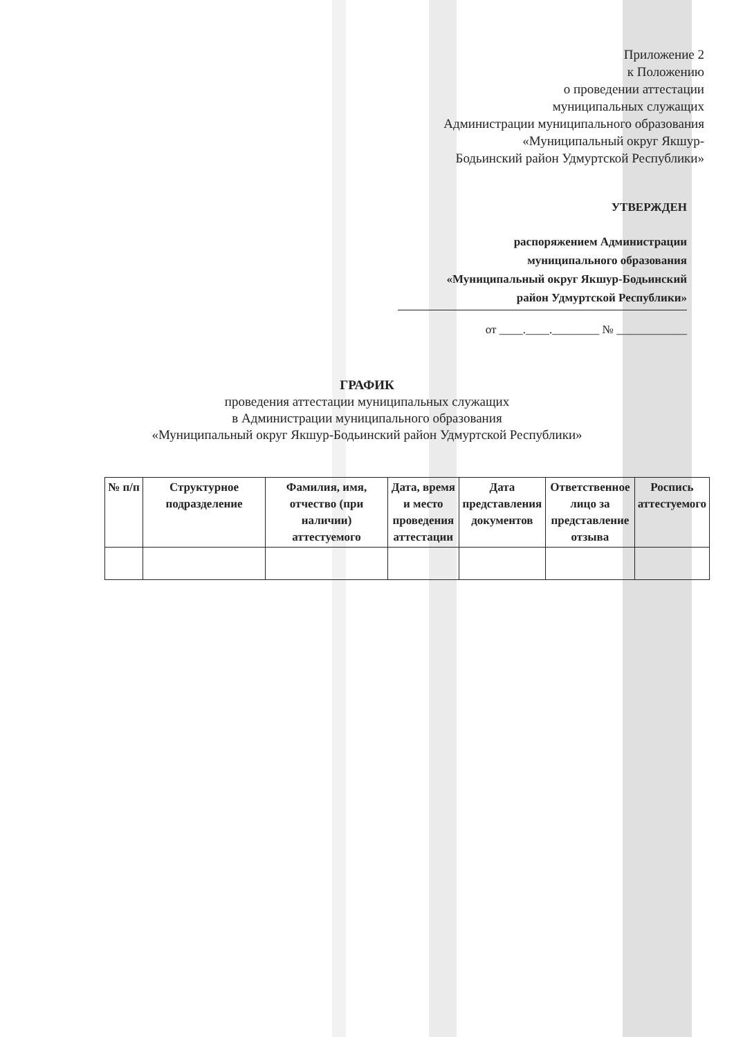Приложение 2
к Положению
о проведении аттестации
муниципальных служащих
Администрации муниципального образования
«Муниципальный округ Якшур-
Бодьинский район Удмуртской Республики»
УТВЕРЖДЕН
распоряжением Администрации
муниципального образования
«Муниципальный округ Якшур-Бодьинский
район Удмуртской Республики»
от ____.____.________ № ____________
ГРАФИК
проведения аттестации муниципальных служащих
в Администрации муниципального образования
«Муниципальный округ Якшур-Бодьинский район Удмуртской Республики»
| № п/п | Структурное подразделение | Фамилия, имя, отчество (при наличии) аттестуемого | Дата, время и место проведения аттестации | Дата представления документов | Ответственное лицо за представление отзыва | Роспись аттестуемого |
| --- | --- | --- | --- | --- | --- | --- |